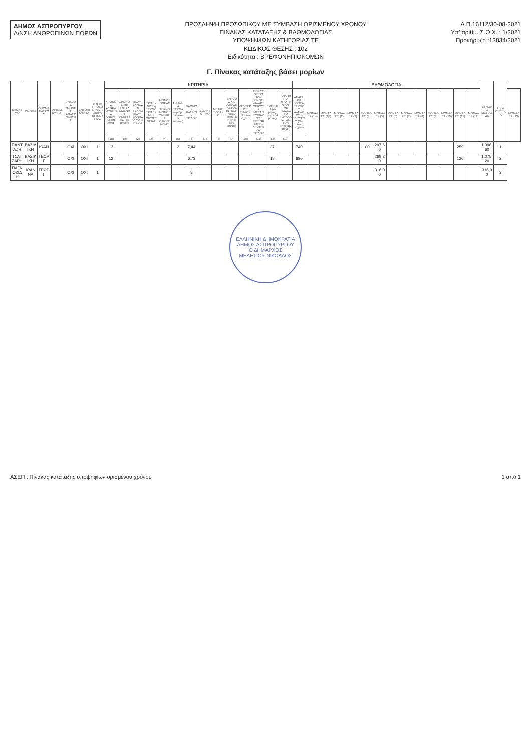ΔΗΜΟΣ ΑΣΠΡΟΠΥΡΓΟΥ
Δ/ΝΣΗ ΑΝΘΡΩΠΙΝΩΝ ΠΟΡΩΝ
ΠΡΟΣΛΗΨΗ ΠΡΟΣΩΠΙΚΟΥ ΜΕ ΣΥΜΒΑΣΗ ΟΡΙΣΜΕΝΟΥ ΧΡΟΝΟΥ
ΠΙΝΑΚΑΣ ΚΑΤΑΤΑΞΗΣ & ΒΑΘΜΟΛΟΓΙΑΣ
ΥΠΟΨΗΦΙΩΝ ΚΑΤΗΓΟΡΙΑΣ ΤΕ
ΚΩΔΙΚΟΣ ΘΕΣΗΣ : 102
Ειδικότητα : ΒΡΕΦΟΝΗΠΙΟΚΟΜΩΝ
Α.Π.16112/30-08-2021
Υπ' αριθμ. Σ.Ο.Χ. : 1/2021
Προκήρυξη :13834/2021
Γ. Πίνακας κατάταξης βάσει μορίων
| ΕΠΩΝΥΜΟ | ΟΝΟΜΑ | ΟΝΟΜΑ ΠΑΤΡΟΣ | ΑΡΙΘΜ. ΤΑΥΤΟΤ. | ΚΩΛΥΜΑ 8ΜΗΝΗΣ ΑΠΑΣΧΟΛΗΣΗΣ | ΕΝΤΟΠΙΟΤΗΤΑ | ΚΥΡΙΑ ΠΡΟΣΟΝΤΑ(1) / ΣΕΙΡΑ ΕΠΙΚΟΥΡΙΑΣ | ΚΡΙΤΗΡΙΑ | | | | | | | | | | | | | | ΒΑΘΜΟΛΟΓΙΑ | | | | | | | | | | | | | | ΣΥΝΟΛΟ ΜΟΝΑΔΩΝ | Σειρά Κατάταξης | |
| --- | --- | --- | --- | --- | --- | --- | --- | --- | --- | --- | --- | --- | --- | --- | --- | --- | --- | --- | --- | --- | --- | --- | --- | --- | --- | --- | --- | --- | --- | --- | --- | --- | --- | --- | --- | --- | --- |
| | | | | | | | ΧΡΟΝΟΣ ΣΥΝΕΧΟΜΕΝΗΣ ΑΝΕΡΓΙΑΣ (σε μήνες) | ΧΡΟΝΟΣ ΜΗ ΣΥΝΕΧΟΜΕΝΗΣ ΑΝΕΡΓΙΑΣ (σε μήνες) | ΠΟΛΥΤΕΚΝΟΣ ή ΤΕΚΝΟ ΠΟΛΥΤΕΚΝΗΣ ΟΙΚΟΓΕΝΕΙΑΣ | ΤΡΙΤΕΚΝΟΣ ή ΤΕΚΝΟ ΤΡΙΤΕΚΝΗΣ ΟΙΚΟΓΕΝΕΙΑΣ | ΜΟΝΟΓΟΝΕΑΣ ή ΤΕΚΝΟ ΜΟΝΟΓΟΝΕΙΚΗΣ ΟΙΚΟΓΕΝΕΙΑΣ | ΑΝΗΛΙΚΑ ΤΕΚΝΑ (αριθμ. ανήλικων τέκνων) | ΒΑΘΜΟΣ ΒΑΣΙΚΟΥ ΤΙΤΛΟΥ | ΔΙΔΑΚΤΟΡΙΚΟ | ΜΕΤΑΠΤΥΧΙΑΚΟ | ΕΝΙΑΙΟΣ ΚΑΙ ΑΔΙΑΣΠΑΣΤΟΣ INTEGRATED MASTER (Ναι εάν ισχύει) | ΔΕΥΤΕΡΟΣ ΤΙΤΛΟΣ (Ναι εάν ισχύει) | ΠΕΡΙΣΣΟΤΕΡΑ ΤΟΥ ΕΝΟΣ ΔΙΔΑΚΤΟΡΙΚΟΥ / ΜΕΤΑΠΤΥΧΙΑΚΟΥ / INTEGRATED / ΔΕΥΤΕΡΟΥ ΤΙΤΛΟΥ | ΕΜΠΕΙΡΙΑ (σε μήνες, μέχρι 84 μήνες) | ΑΝΑΠΗΡΙΑ ΥΠΟΨΗΦΙΟΥ ΜΕ ΠΟΣΟΣΤΟ ΤΟΥΛΑΧΙΣΤΟΝ 50% (Ναι εάν ισχύει) | ΑΝΑΠΗΡΙΑ ΓΟΝΕΑ, ΤΕΚΝΟΥ, ΑΔΕΛΦΟΥ ή ΣΥΖΥΓΟΥ (Ναι εάν ισχύει) | ΜΟΝΑΔΕΣ (1α) | ΜΟΝΑΔΕΣ (1β) | ΜΟΝΑΔΕΣ (2) | ΜΟΝΑΔΕΣ (3) | ΜΟΝΑΔΕΣ (4) | ΜΟΝΑΔΕΣ (5) | ΜΟΝΑΔΕΣ (6) | ΜΟΝΑΔΕΣ (7) | ΜΟΝΑΔΕΣ (8) | ΜΟΝΑΔΕΣ (9) | ΜΟΝΑΔΕΣ (10) | ΜΟΝΑΔΕΣ (11) | ΜΟΝΑΔΕΣ (12) | | | ΜΟΝΑΔΕΣ (13) |
| | | | | | | | (1α) | (1β) | (2) | (3) | (4) | (5) | (6) | (7) | (8) | (9) | (10) | (11) | (12) | (13) | | | | | | | | | | | | | | | | | |
| ΠΑΝΤΑΖΗ | ΒΑΣΙΛΙΚΗ | ΙΩΑΝ | | ΟΧΙ | ΟΧΙ | 1 | 13 | | | | | 2 | 7,44 | | | | | | 37 | | 740 | | | | | 100 | 297,60 | | | | | | 259 | | 1.396,60 | 1 | |
| ΤΣΑΤΣΑΡΗ | ΒΑΣΙΚΙΚΗ | ΓΕΩΡΓ | | ΟΧΙ | ΟΧΙ | 1 | 12 | | | | | | 6,73 | | | | | | 18 | | 680 | | | | | | 269,20 | | | | | | 126 | | 1.075,20 | 2 | |
| ΠΑΓΚΟΖΙΔΗ | ΙΩΑΝΝΑ | ΓΕΩΡΓ | | ΟΧΙ | ΟΧΙ | 1 | | | | | | | 8 | | | | | | | | | | | | | | 316,00 | | | | | | | | 316,00 | 3 | |
ΕΛΛΗΝΙΚΗ ΔΗΜΟΚΡΑΤΙΑ
ΔΗΜΟΣ ΑΣΠΡΟΠΥΡΓΟΥ
Ο ΔΗΜΑΡΧΟΣ
ΜΕΛΕΤΙΟΥ ΝΙΚΟΛΑΟΣ
ΑΣΕΠ : Πίνακας κατάταξης υποψηφίων ορισμένου χρόνου 1 από 1